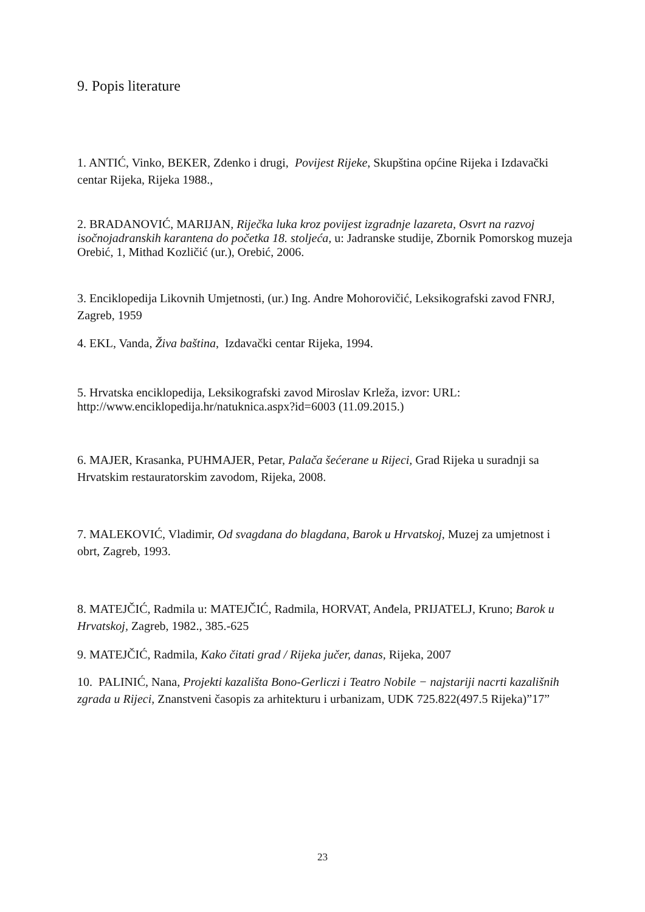9. Popis literature
1. ANTIĆ, Vinko, BEKER, Zdenko i drugi, Povijest Rijeke, Skupština općine Rijeka i Izdavački centar Rijeka, Rijeka 1988.,
2. BRADANOVIĆ, MARIJAN, Riječka luka kroz povijest izgradnje lazareta, Osvrt na razvoj isočnojadranskih karantena do početka 18. stoljeća, u: Jadranske studije, Zbornik Pomorskog muzeja Orebić, 1, Mithad Kozličić (ur.), Orebić, 2006.
3. Enciklopedija Likovnih Umjetnosti, (ur.) Ing. Andre Mohorovičić, Leksikografski zavod FNRJ, Zagreb, 1959
4. EKL, Vanda, Živa baština, Izdavački centar Rijeka, 1994.
5. Hrvatska enciklopedija, Leksikografski zavod Miroslav Krleža, izvor: URL: http://www.enciklopedija.hr/natuknica.aspx?id=6003 (11.09.2015.)
6. MAJER, Krasanka, PUHMAJER, Petar, Palača šećerane u Rijeci, Grad Rijeka u suradnji sa Hrvatskim restauratorskim zavodom, Rijeka, 2008.
7. MALEKOVIĆ, Vladimir, Od svagdana do blagdana, Barok u Hrvatskoj, Muzej za umjetnost i obrt, Zagreb, 1993.
8. MATEJČIĆ, Radmila u: MATEJČIĆ, Radmila, HORVAT, Anđela, PRIJATELJ, Kruno; Barok u Hrvatskoj, Zagreb, 1982., 385.-625
9. MATEJČIĆ, Radmila, Kako čitati grad / Rijeka jučer, danas, Rijeka, 2007
10. PALINIĆ, Nana, Projekti kazališta Bono-Gerliczi i Teatro Nobile − najstariji nacrti kazališnih zgrada u Rijeci, Znanstveni časopis za arhitekturu i urbanizam, UDK 725.822(497.5 Rijeka)”17”
23